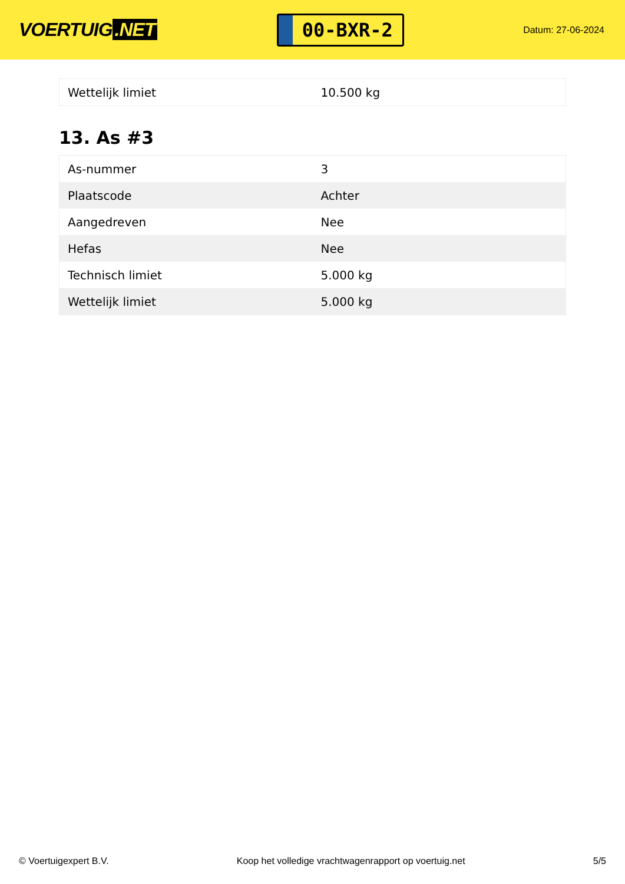VOERTUIG.NET
00-BXR-2
Datum: 27-06-2024
| Wettelijk limiet | 10.500 kg |
13. As #3
| As-nummer | 3 |
| Plaatscode | Achter |
| Aangedreven | Nee |
| Hefas | Nee |
| Technisch limiet | 5.000 kg |
| Wettelijk limiet | 5.000 kg |
© Voertuigexpert B.V. Koop het volledige vrachtwagenrapport op voertuig.net 5/5